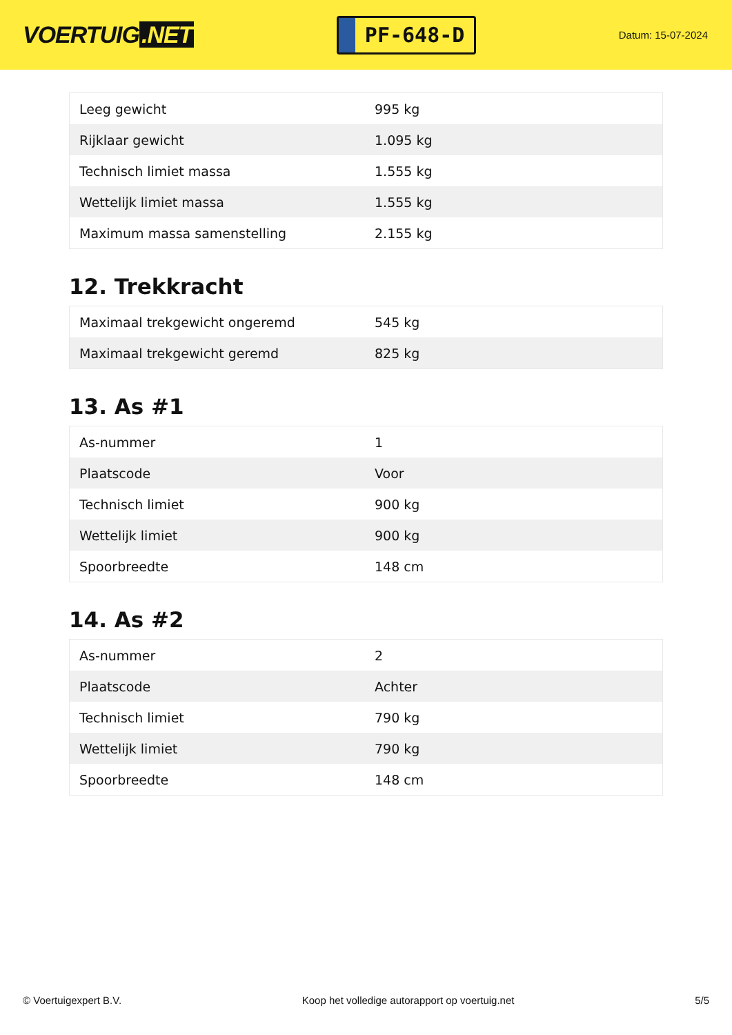VOERTUIG.NET
PF-648-D
Datum: 15-07-2024
| Leeg gewicht | 995 kg |
| Rijklaar gewicht | 1.095 kg |
| Technisch limiet massa | 1.555 kg |
| Wettelijk limiet massa | 1.555 kg |
| Maximum massa samenstelling | 2.155 kg |
12. Trekkracht
| Maximaal trekgewicht ongeremd | 545 kg |
| Maximaal trekgewicht geremd | 825 kg |
13. As #1
| As-nummer | 1 |
| Plaatscode | Voor |
| Technisch limiet | 900 kg |
| Wettelijk limiet | 900 kg |
| Spoorbreedte | 148 cm |
14. As #2
| As-nummer | 2 |
| Plaatscode | Achter |
| Technisch limiet | 790 kg |
| Wettelijk limiet | 790 kg |
| Spoorbreedte | 148 cm |
© Voertuigexpert B.V. Koop het volledige autorapport op voertuig.net 5/5